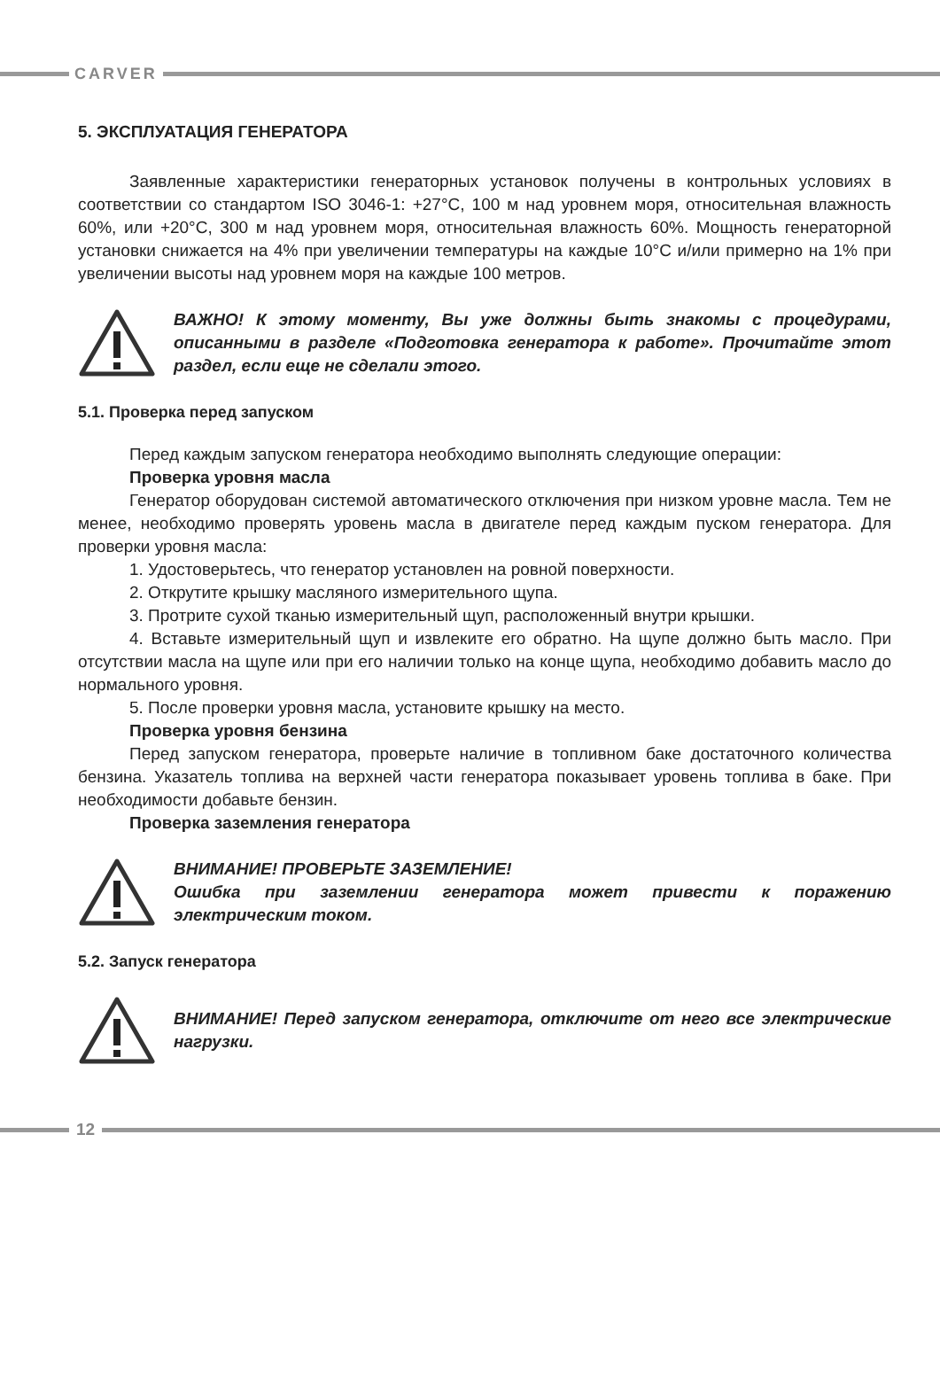CARVER
5. ЭКСПЛУАТАЦИЯ ГЕНЕРАТОРА
Заявленные характеристики генераторных установок получены в контрольных условиях в соответствии со стандартом ISO 3046-1: +27°C, 100 м над уровнем моря, относительная влажность 60%, или +20°C, 300 м над уровнем моря, относительная влажность 60%. Мощность генераторной установки снижается на 4% при увеличении температуры на каждые 10°C и/или примерно на 1% при увеличении высоты над уровнем моря на каждые 100 метров.
ВАЖНО! К этому моменту, Вы уже должны быть знакомы с процедурами, описанными в разделе «Подготовка генератора к работе». Прочитайте этот раздел, если еще не сделали этого.
5.1. Проверка перед запуском
Перед каждым запуском генератора необходимо выполнять следующие операции:
Проверка уровня масла
Генератор оборудован системой автоматического отключения при низком уровне масла. Тем не менее, необходимо проверять уровень масла в двигателе перед каждым пуском генератора. Для проверки уровня масла:
1. Удостоверьтесь, что генератор установлен на ровной поверхности.
2. Открутите крышку масляного измерительного щупа.
3. Протрите сухой тканью измерительный щуп, расположенный внутри крышки.
4. Вставьте измерительный щуп и извлеките его обратно. На щупе должно быть масло. При отсутствии масла на щупе или при его наличии только на конце щупа, необходимо добавить масло до нормального уровня.
5. После проверки уровня масла, установите крышку на место.
Проверка уровня бензина
Перед запуском генератора, проверьте наличие в топливном баке достаточного количества бензина. Указатель топлива на верхней части генератора показывает уровень топлива в баке. При необходимости добавьте бензин.
Проверка заземления генератора
ВНИМАНИЕ! ПРОВЕРЬТЕ ЗАЗЕМЛЕНИЕ!
Ошибка при заземлении генератора может привести к поражению электрическим током.
5.2. Запуск генератора
ВНИМАНИЕ! Перед запуском генератора, отключите от него все электрические нагрузки.
12